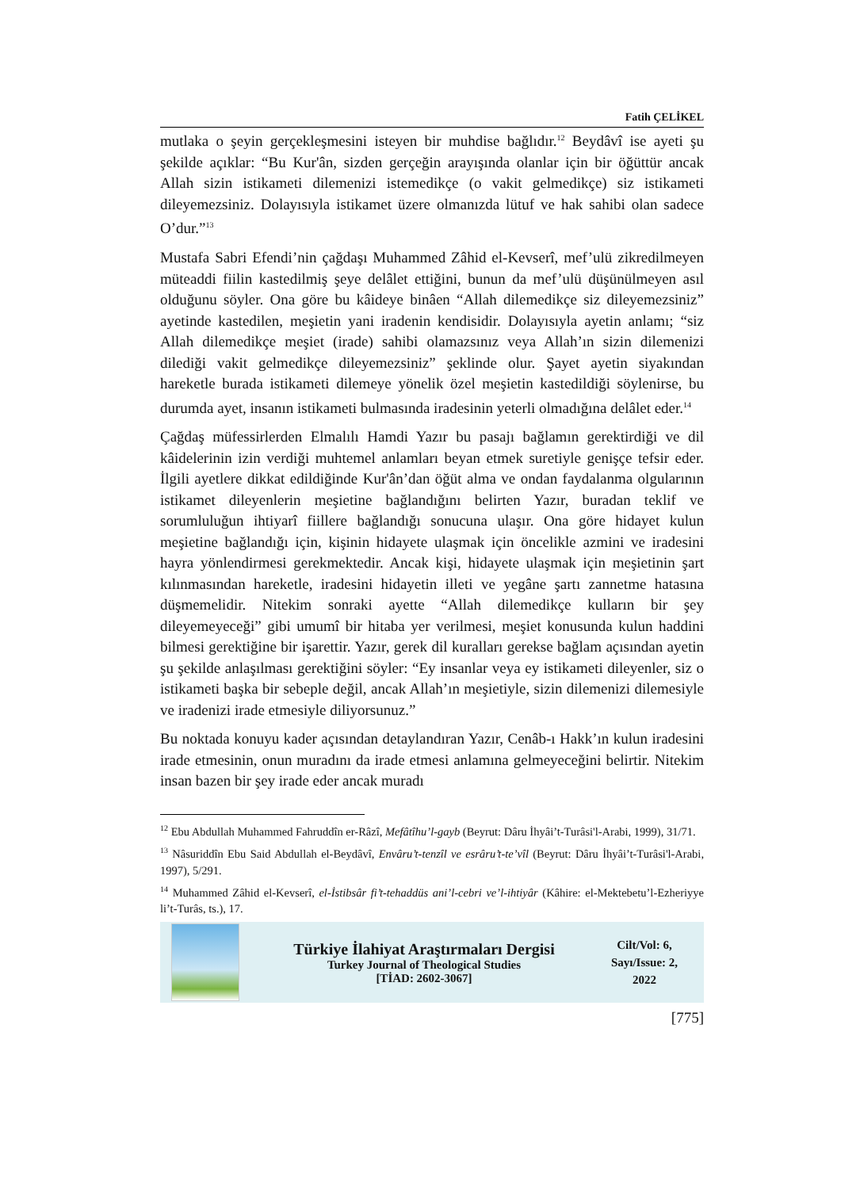Fatih ÇELİKEL
mutlaka o şeyin gerçekleşmesini isteyen bir muhdise bağlıdır.<sup>12</sup> Beydâvî ise ayeti şu şekilde açıklar: “Bu Kur'ân, sizden gerçeğin arayışında olanlar için bir öğüttür ancak Allah sizin istikameti dilemenizi istemedikçe (o vakit gelmedikçe) siz istikameti dileyemezsiniz. Dolayısıyla istikamet üzere olmanızda lütuf ve hak sahibi olan sadece O’dur.”<sup>13</sup>
Mustafa Sabri Efendi’nin çağdaşı Muhammed Zâhid el-Kevserî, mef’ulü zikredilmeyen müteaddi fiilin kastedilmiş şeye delâlet ettiğini, bunun da mef’ulü düşünülmeyen asıl olduğunu söyler. Ona göre bu kâideye binâen “Allah dilemedikçe siz dileyemezsiniz” ayetinde kastedilen, meşietin yani iradenin kendisidir. Dolayısıyla ayetin anlamı; “siz Allah dilemedikçe meşiet (irade) sahibi olamazsınız veya Allah’ın sizin dilemenizi dilediği vakit gelmedikçe dileyemezsiniz” şeklinde olur. Şayet ayetin siyakından hareketle burada istikameti dilemeye yönelik özel meşietin kastedildiği söylenirse, bu durumda ayet, insanın istikameti bulmasında iradesinin yeterli olmadığına delâlet eder.<sup>14</sup>
Çağdaş müfessirlerden Elmalılı Hamdi Yazır bu pasajı bağlamın gerektirdiği ve dil kâidelerinin izin verdiği muhtemel anlamları beyan etmek suretiyle genişçe tefsir eder. İlgili ayetlere dikkat edildiğinde Kur'ân’dan öğüt alma ve ondan faydalanma olgularının istikamet dileyenlerin meşietine bağlandığını belirten Yazır, buradan teklif ve sorumluluğun ihtiyarî fiillere bağlandığı sonucuna ulaşır. Ona göre hidayet kulun meşietine bağlandığı için, kişinin hidayete ulaşmak için öncelikle azmini ve iradesini hayra yönlendirmesi gerekmektedir. Ancak kişi, hidayete ulaşmak için meşietinin şart kılınmasından hareketle, iradesini hidayetin illeti ve yegâne şartı zannetme hatasına düşmemelidir. Nitekim sonraki ayette “Allah dilemedikçe kulların bir şey dileyemeyeceği” gibi umumî bir hitaba yer verilmesi, meşiet konusunda kulun haddini bilmesi gerektiğine bir işarettir. Yazır, gerek dil kuralları gerekse bağlam açısından ayetin şu şekilde anlaşılması gerektiğini söyler: “Ey insanlar veya ey istikameti dileyenler, siz o istikameti başka bir sebeple değil, ancak Allah’ın meşietiyle, sizin dilemenizi dilemesiyle ve iradenizi irade etmesiyle diliyorsunuz.”
Bu noktada konuyu kader açısından detaylandıran Yazır, Cenâb-ı Hakk’ın kulun iradesini irade etmesinin, onun muradını da irade etmesi anlamına gelmeyeceğini belirtir. Nitekim insan bazen bir şey irade eder ancak muradı
<sup>12</sup> Ebu Abdullah Muhammed Fahruddîn er-Râzî, Mefâtîhu’l-gayb (Beyrut: Dâru İhyâi’t-Turâsi'l-Arabi, 1999), 31/71.
<sup>13</sup> Nâsuriddîn Ebu Said Abdullah el-Beydâvî, Envâru’t-tenzîl ve esrâru’t-te’vîl (Beyrut: Dâru İhyâi’t-Turâsi'l-Arabi, 1997), 5/291.
<sup>14</sup> Muhammed Zâhid el-Kevserî, el-İstibsâr fi’t-tehaddüs ani’l-cebri ve’l-ihtiyâr (Kâhire: el-Mektebetu’l-Ezheriyye li’t-Turâs, ts.), 17.
Türkiye İlahiyat Araştırmaları Dergisi
Turkey Journal of Theological Studies
[TİAD: 2602-3067]
Cilt/Vol: 6,
Sayı/Issue: 2,
2022
[775]